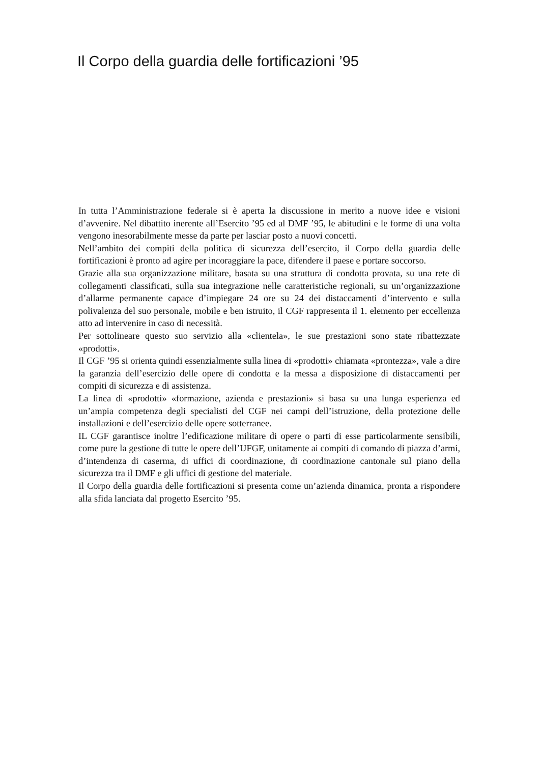Il Corpo della guardia delle fortificazioni ’95
In tutta l’Amministrazione federale si è aperta la discussione in merito a nuove idee e visioni d’avvenire. Nel dibattito inerente all’Esercito ’95 ed al DMF ’95, le abitudini e le forme di una volta vengono inesorabilmente messe da parte per lasciar posto a nuovi concetti.
Nell’ambito dei compiti della politica di sicurezza dell’esercito, il Corpo della guardia delle fortificazioni è pronto ad agire per incoraggiare la pace, difendere il paese e portare soccorso.
Grazie alla sua organizzazione militare, basata su una struttura di condotta provata, su una rete di collegamenti classificati, sulla sua integrazione nelle caratteristiche regionali, su un’organizzazione d’allarme permanente capace d’impiegare 24 ore su 24 dei distaccamenti d’intervento e sulla polivalenza del suo personale, mobile e ben istruito, il CGF rappresenta il 1. elemento per eccellenza atto ad intervenire in caso di necessità.
Per sottolineare questo suo servizio alla «clientela», le sue prestazioni sono state ribattezzate «prodotti».
Il CGF ’95 si orienta quindi essenzialmente sulla linea di «prodotti» chiamata «prontezza», vale a dire la garanzia dell’esercizio delle opere di condotta e la messa a disposizione di distaccamenti per compiti di sicurezza e di assistenza.
La linea di «prodotti» «formazione, azienda e prestazioni» si basa su una lunga esperienza ed un’ampia competenza degli specialisti del CGF nei campi dell’istruzione, della protezione delle installazioni e dell’esercizio delle opere sotterranee.
IL CGF garantisce inoltre l’edificazione militare di opere o parti di esse particolarmente sensibili, come pure la gestione di tutte le opere dell’UFGF, unitamente ai compiti di comando di piazza d’armi, d’intendenza di caserma, di uffici di coordinazione, di coordinazione cantonale sul piano della sicurezza tra il DMF e gli uffici di gestione del materiale.
Il Corpo della guardia delle fortificazioni si presenta come un’azienda dinamica, pronta a rispondere alla sfida lanciata dal progetto Esercito ’95.